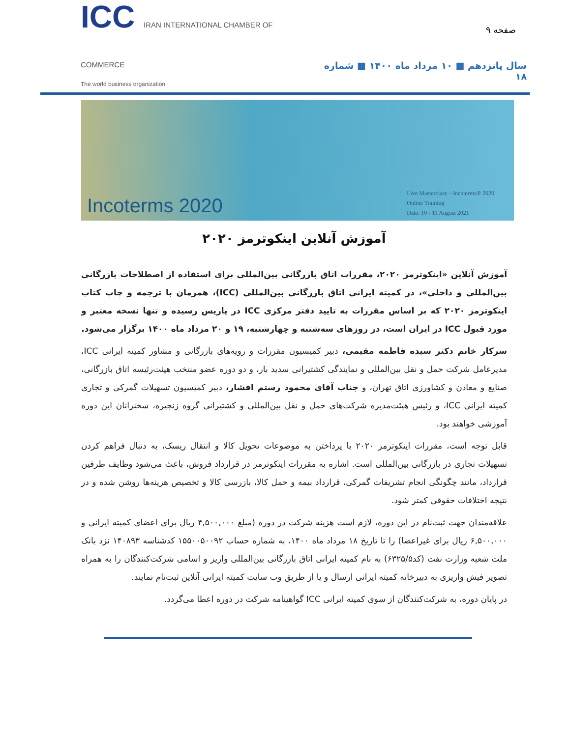صفحه ۹
ICC IRAN INTERNATIONAL CHAMBER OF COMMERCE
The world business organization
سال پانزدهم ■ ۱۰ مرداد ماه ۱۴۰۰ ■ شماره ۱۸
Incoterms 2020
Live Masterclass – Incoterms® 2020
Online Training
Date: 10 - 11 August 2021
آموزش آنلاین اینکوترمز ۲۰۲۰
آموزش آنلاین «اینکوترمز ۲۰۲۰، مقررات اتاق بازرگانی بین‌المللی برای استفاده از اصطلاحات بازرگانی بین‌المللی و داخلی»، در کمیته ایرانی اتاق بازرگانی بین‌المللی (ICC)، همزمان با ترجمه و چاپ کتاب اینکوترمز ۲۰۲۰ که بر اساس مقررات به تایید دفتر مرکزی ICC در پاریس رسیده و تنها نسخه معتبر و مورد قبول ICC در ایران است، در روزهای سه‌شنبه و چهارشنبه، ۱۹ و ۲۰ مرداد ماه ۱۴۰۰ برگزار می‌شود.
سرکار خانم دکتر سیده فاطمه مقیمی، دبیر کمیسیون مقررات و رویه‌های بازرگانی و مشاور کمیته ایرانی ICC، مدیرعامل شرکت حمل و نقل بین‌المللی و نمایندگی کشتیرانی سدید بار، و دو دوره عضو منتخب هیئت‌رئیسه اتاق بازرگانی، صنایع و معادن و کشاورزی اتاق تهران، و جناب آقای محمود رستم افشار، دبیر کمیسیون تسهیلات گمرکی و تجاری کمیته ایرانی ICC، و رئیس هیئت‌مدیره شرکت‌های حمل و نقل بین‌المللی و کشتیرانی گروه زنجیره، سخنرانان این دوره آموزشی خواهند بود.
قابل توجه است، مقررات اینکوترمز ۲۰۲۰ با پرداختن به موضوعات تحویل کالا و انتقال ریسک، به دنبال فراهم کردن تسهیلات تجاری در بازرگانی بین‌المللی است. اشاره به مقررات اینکوترمز در قرارداد فروش، باعث می‌شود وظایف طرفین قرارداد، مانند چگونگی انجام تشریفات گمرکی، قرارداد بیمه و حمل کالا، بازرسی کالا و تخصیص هزینه‌ها روشن شده و در نتیجه اختلافات حقوقی کمتر شود.
علاقه‌مندان جهت ثبت‌نام در این دوره، لازم است هزینه شرکت در دوره (مبلغ ۴,۵۰۰,۰۰۰ ریال برای اعضای کمیته ایرانی و ۶,۵۰۰,۰۰۰ ریال برای غیراعضا) را تا تاریخ ۱۸ مرداد ماه ۱۴۰۰، به شماره حساب ۱۵۵۰۰۵۰۰۹۲ کدشناسه ۱۴۰۸۹۳ نزد بانک ملت شعبه وزارت نفت (کد۶۳۲۵/۵) به نام کمیته ایرانی اتاق بازرگانی بین‌المللی واریز و اسامی شرکت‌کنندگان را به همراه تصویر فیش واریزی به دبیرخانه کمیته ایرانی ارسال و یا از طریق وب سایت کمیته ایرانی آنلاین ثبت‌نام نمایند.
در پایان دوره، به شرکت‌کنندگان از سوی کمیته ایرانی ICC گواهینامه شرکت در دوره اعطا می‌گردد.